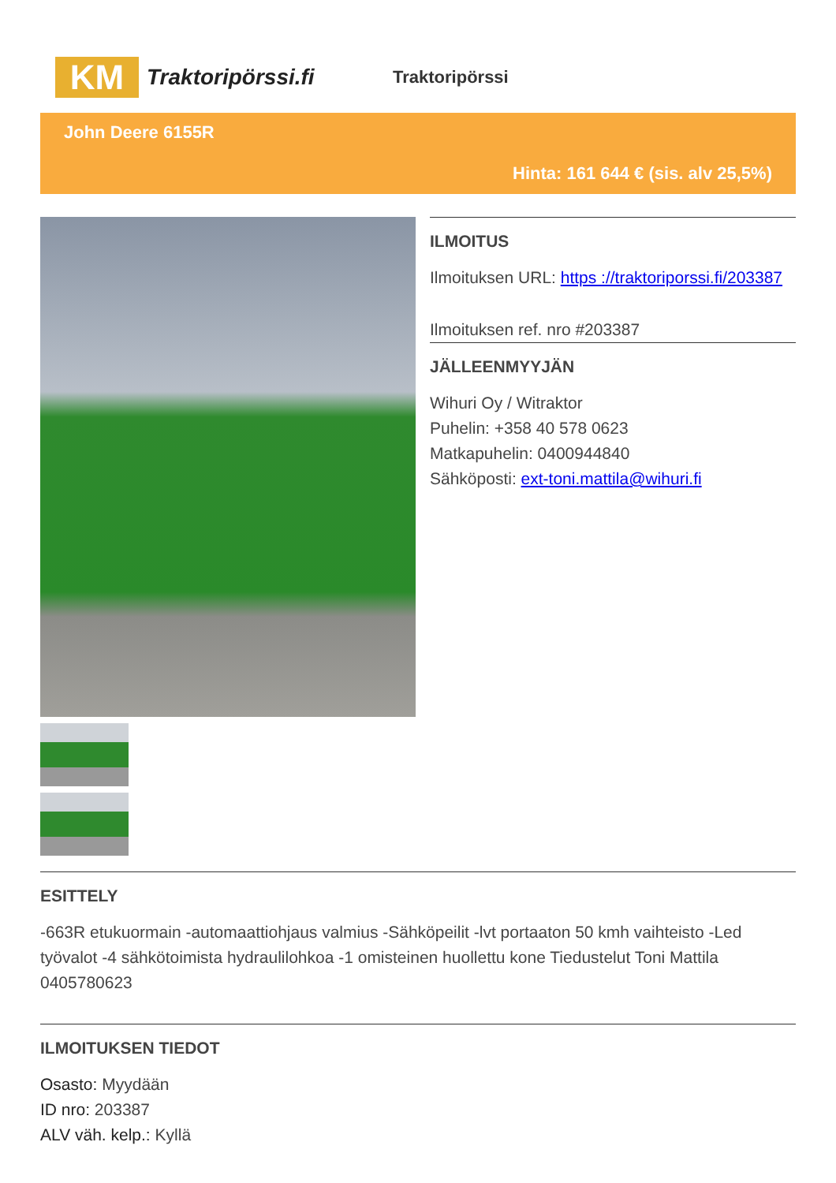KM
Traktoripörssi.fi
Traktoripörssi
John Deere 6155R
Hinta: 161 644 € (sis. alv 25,5%)
ILMOITUS
Ilmoituksen URL: https ://traktoriporssi.fi/203387
Ilmoituksen ref. nro #203387
JÄLLEENMYYJÄN
Wihuri Oy / Witraktor
Puhelin: +358 40 578 0623
Matkapuhelin: 0400944840
Sähköposti: ext-toni.mattila@wihuri.fi
ESITTELY
-663R etukuormain -automaattiohjaus valmius -Sähköpeilit -lvt portaaton 50 kmh vaihteisto -Led työvalot -4 sähkötoimista hydraulilohkoa -1 omisteinen huollettu kone Tiedustelut Toni Mattila 0405780623
ILMOITUKSEN TIEDOT
Osasto: Myydään
ID nro: 203387
ALV väh. kelp.: Kyllä